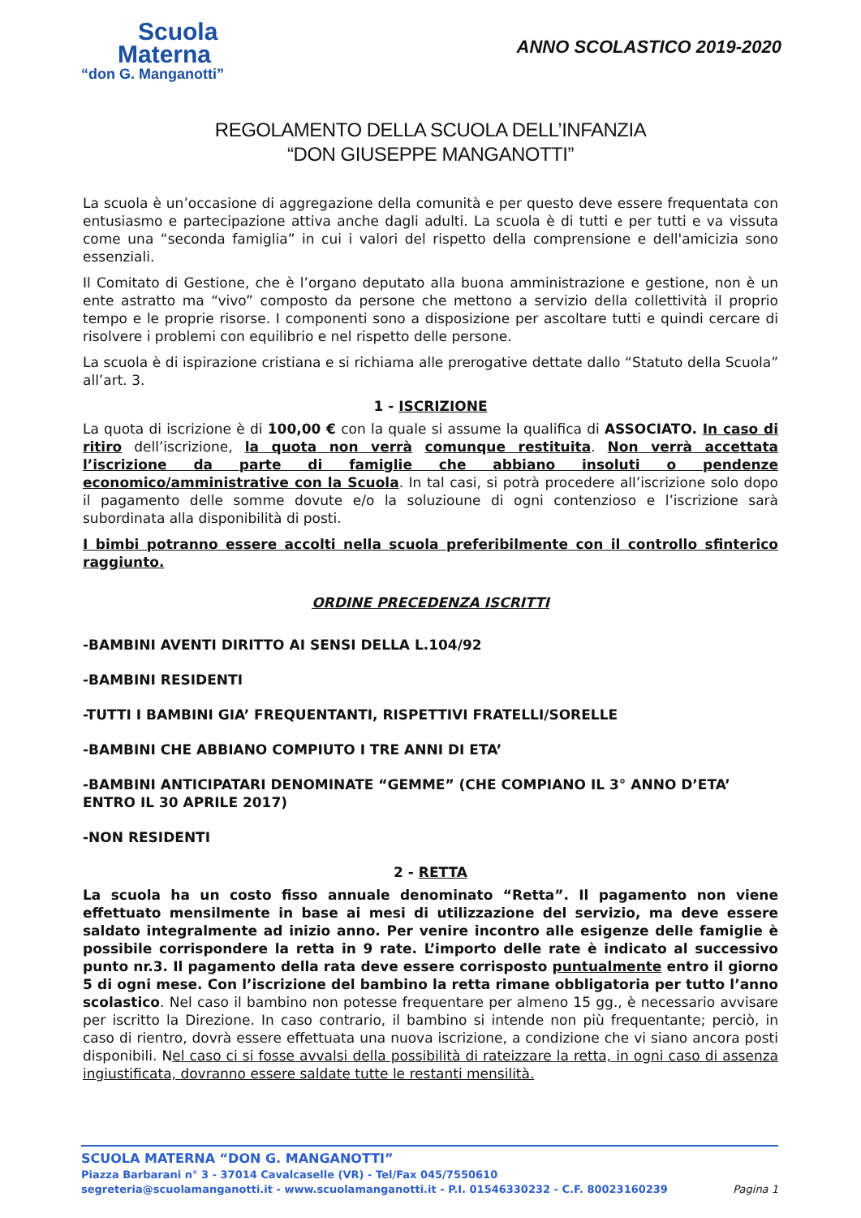Scuola
Materna
“don G. Manganotti”
ANNO SCOLASTICO 2019-2020
REGOLAMENTO DELLA SCUOLA DELL’INFANZIA
“DON GIUSEPPE MANGANOTTI”
La scuola è un’occasione di aggregazione della comunità e per questo deve essere frequentata con entusiasmo e partecipazione attiva anche dagli adulti. La scuola è di tutti e per tutti e va vissuta come una “seconda famiglia” in cui i valori del rispetto della comprensione e dell'amicizia sono essenziali.
Il Comitato di Gestione, che è l’organo deputato alla buona amministrazione e gestione, non è un ente astratto ma “vivo” composto da persone che mettono a servizio della collettività il proprio tempo e le proprie risorse. I componenti sono a disposizione per ascoltare tutti e quindi cercare di risolvere i problemi con equilibrio e nel rispetto delle persone.
La scuola è di ispirazione cristiana e si richiama alle prerogative dettate dallo “Statuto della Scuola” all’art. 3.
1 - ISCRIZIONE
La quota di iscrizione è di 100,00 € con la quale si assume la qualifica di ASSOCIATO. In caso di ritiro dell’iscrizione, la quota non verrà comunque restituita. Non verrà accettata l’iscrizione da parte di famiglie che abbiano insoluti o pendenze economico/amministrative con la Scuola. In tal casi, si potrà procedere all’iscrizione solo dopo il pagamento delle somme dovute e/o la soluzioune di ogni contenzioso e l’iscrizione sarà subordinata alla disponibilità di posti.
I bimbi potranno essere accolti nella scuola preferibilmente con il controllo sfinterico raggiunto.
ORDINE PRECEDENZA ISCRITTI
-BAMBINI AVENTI DIRITTO AI SENSI DELLA L.104/92
-BAMBINI RESIDENTI
-TUTTI I BAMBINI GIA’ FREQUENTANTI, RISPETTIVI FRATELLI/SORELLE
-BAMBINI CHE ABBIANO COMPIUTO I TRE ANNI DI ETA’
-BAMBINI ANTICIPATARI DENOMINATE “GEMME” (CHE COMPIANO IL 3° ANNO D’ETA’ ENTRO IL 30 APRILE 2017)
-NON RESIDENTI
2 - RETTA
La scuola ha un costo fisso annuale denominato “Retta”. Il pagamento non viene effettuato mensilmente in base ai mesi di utilizzazione del servizio, ma deve essere saldato integralmente ad inizio anno. Per venire incontro alle esigenze delle famiglie è possibile corrispondere la retta in 9 rate. L’importo delle rate è indicato al successivo punto nr.3. Il pagamento della rata deve essere corrisposto puntualmente entro il giorno 5 di ogni mese. Con l’iscrizione del bambino la retta rimane obbligatoria per tutto l’anno scolastico. Nel caso il bambino non potesse frequentare per almeno 15 gg., è necessario avvisare per iscritto la Direzione. In caso contrario, il bambino si intende non più frequentante; perciò, in caso di rientro, dovrà essere effettuata una nuova iscrizione, a condizione che vi siano ancora posti disponibili. Nel caso ci si fosse avvalsi della possibilità di rateizzare la retta, in ogni caso di assenza ingiustificata, dovranno essere saldate tutte le restanti mensilità.
SCUOLA MATERNA “DON G. MANGANOTTI”
Piazza Barbarani n° 3 - 37014 Cavalcaselle (VR) - Tel/Fax 045/7550610
segreteria@scuolamanganotti.it - www.scuolamanganotti.it - P.I. 01546330232 - C.F. 80023160239 Pagina 1